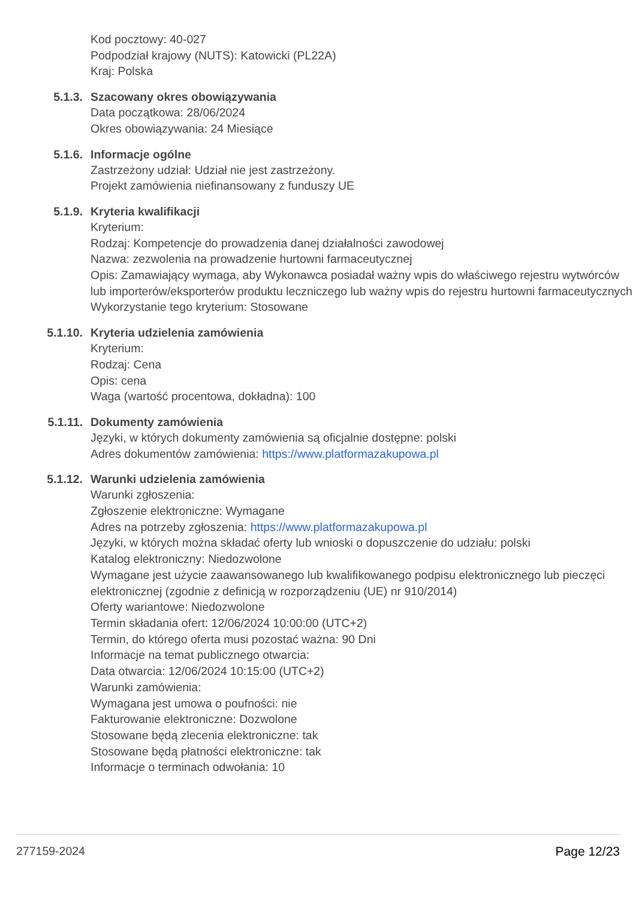Kod pocztowy: 40-027
Podpodział krajowy (NUTS): Katowicki (PL22A)
Kraj: Polska
5.1.3. Szacowany okres obowiązywania
Data początkowa: 28/06/2024
Okres obowiązywania: 24 Miesiące
5.1.6. Informacje ogólne
Zastrzeżony udział: Udział nie jest zastrzeżony.
Projekt zamówienia niefinansowany z funduszy UE
5.1.9. Kryteria kwalifikacji
Kryterium:
Rodzaj: Kompetencje do prowadzenia danej działalności zawodowej
Nazwa: zezwolenia na prowadzenie hurtowni farmaceutycznej
Opis: Zamawiający wymaga, aby Wykonawca posiadał ważny wpis do właściwego rejestru wytwórców lub importerów/eksporterów produktu leczniczego lub ważny wpis do rejestru hurtowni farmaceutycznych
Wykorzystanie tego kryterium: Stosowane
5.1.10. Kryteria udzielenia zamówienia
Kryterium:
Rodzaj: Cena
Opis: cena
Waga (wartość procentowa, dokładna): 100
5.1.11. Dokumenty zamówienia
Języki, w których dokumenty zamówienia są oficjalnie dostępne: polski
Adres dokumentów zamówienia: https://www.platformazakupowa.pl
5.1.12. Warunki udzielenia zamówienia
Warunki zgłoszenia:
Zgłoszenie elektroniczne: Wymagane
Adres na potrzeby zgłoszenia: https://www.platformazakupowa.pl
Języki, w których można składać oferty lub wnioski o dopuszczenie do udziału: polski
Katalog elektroniczny: Niedozwolone
Wymagane jest użycie zaawansowanego lub kwalifikowanego podpisu elektronicznego lub pieczęci elektronicznej (zgodnie z definicją w rozporządzeniu (UE) nr 910/2014)
Oferty wariantowe: Niedozwolone
Termin składania ofert: 12/06/2024 10:00:00 (UTC+2)
Termin, do którego oferta musi pozostać ważna: 90 Dni
Informacje na temat publicznego otwarcia:
Data otwarcia: 12/06/2024 10:15:00 (UTC+2)
Warunki zamówienia:
Wymagana jest umowa o poufności: nie
Fakturowanie elektroniczne: Dozwolone
Stosowane będą zlecenia elektroniczne: tak
Stosowane będą płatności elektroniczne: tak
Informacje o terminach odwołania: 10
277159-2024 Page 12/23